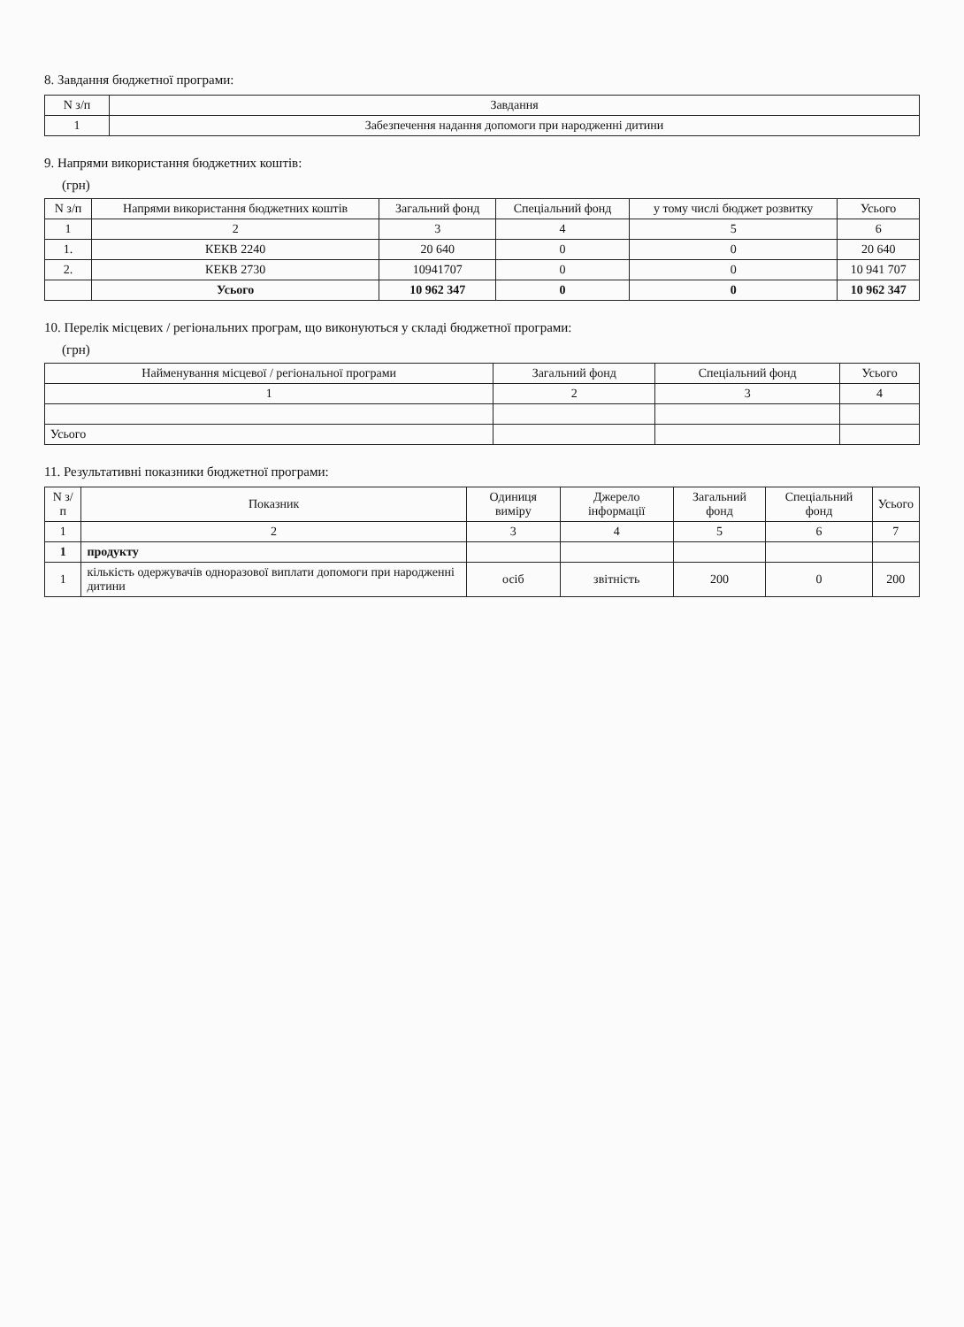8. Завдання бюджетної програми:
| N з/п | Завдання |
| --- | --- |
| 1 | Забезпечення надання допомоги при народженні дитини |
9. Напрями використання бюджетних коштів:
(грн)
| N з/п | Напрями використання бюджетних коштів | Загальний фонд | Спеціальний фонд | у тому числі бюджет розвитку | Усього |
| --- | --- | --- | --- | --- | --- |
| 1 | 2 | 3 | 4 | 5 | 6 |
| 1. | КЕКВ 2240 | 20 640 | 0 | 0 | 20 640 |
| 2. | КЕКВ 2730 | 10941707 | 0 | 0 | 10 941 707 |
| | Усього | 10 962 347 | 0 | 0 | 10 962 347 |
10. Перелік місцевих / регіональних програм, що виконуються у складі бюджетної програми:
(грн)
| Найменування місцевої / регіональної програми | Загальний фонд | Спеціальний фонд | Усього |
| --- | --- | --- | --- |
| 1 | 2 | 3 | 4 |
| Усього | | | |
11. Результативні показники бюджетної програми:
| N з/п | Показник | Одиниця виміру | Джерело інформації | Загальний фонд | Спеціальний фонд | Усього |
| --- | --- | --- | --- | --- | --- | --- |
| 1 | 2 | 3 | 4 | 5 | 6 | 7 |
| 1 | продукту | | | | | |
| 1 | кількість одержувачів одноразової виплати допомоги при народженні дитини | осіб | звітність | 200 | 0 | 200 |